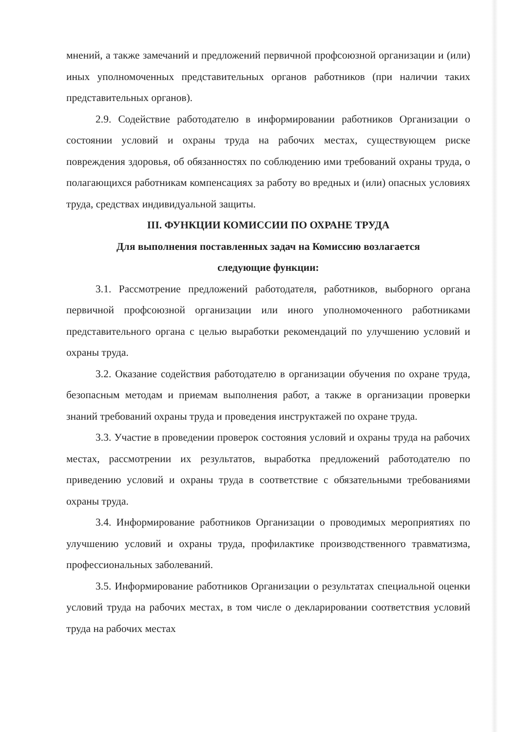мнений, а также замечаний и предложений первичной профсоюзной организации и (или) иных уполномоченных представительных органов работников (при наличии таких представительных органов).
2.9. Содействие работодателю в информировании работников Организации о состоянии условий и охраны труда на рабочих местах, существующем риске повреждения здоровья, об обязанностях по соблюдению ими требований охраны труда, о полагающихся работникам компенсациях за работу во вредных и (или) опасных условиях труда, средствах индивидуальной защиты.
III. ФУНКЦИИ КОМИССИИ ПО ОХРАНЕ ТРУДА
Для выполнения поставленных задач на Комиссию возлагается
следующие функции:
3.1. Рассмотрение предложений работодателя, работников, выборного органа первичной профсоюзной организации или иного уполномоченного работниками представительного органа с целью выработки рекомендаций по улучшению условий и охраны труда.
3.2. Оказание содействия работодателю в организации обучения по охране труда, безопасным методам и приемам выполнения работ, а также в организации проверки знаний требований охраны труда и проведения инструктажей по охране труда.
3.3. Участие в проведении проверок состояния условий и охраны труда на рабочих местах, рассмотрении их результатов, выработка предложений работодателю по приведению условий и охраны труда в соответствие с обязательными требованиями охраны труда.
3.4. Информирование работников Организации о проводимых мероприятиях по улучшению условий и охраны труда, профилактике производственного травматизма, профессиональных заболеваний.
3.5. Информирование работников Организации о результатах специальной оценки условий труда на рабочих местах, в том числе о декларировании соответствия условий труда на рабочих местах